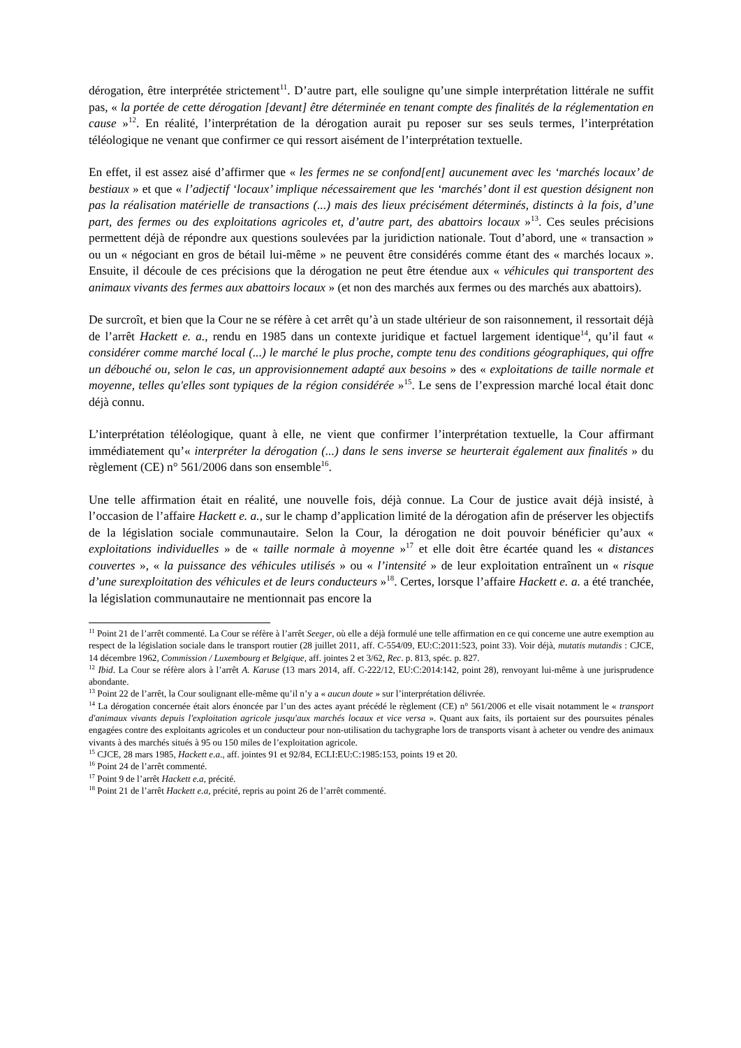dérogation, être interprétée strictement<sup>11</sup>. D’autre part, elle souligne qu’une simple interprétation littérale ne suffit pas, « la portée de cette dérogation [devant] être déterminée en tenant compte des finalités de la réglementation en cause »<sup>12</sup>. En réalité, l’interprétation de la dérogation aurait pu reposer sur ses seuls termes, l’interprétation téléologique ne venant que confirmer ce qui ressort aisément de l’interprétation textuelle.
En effet, il est assez aisé d’affirmer que « les fermes ne se confond[ent] aucunement avec les ‘marchés locaux’ de bestiaux » et que « l’adjectif ‘locaux’ implique nécessairement que les ‘marchés’ dont il est question désignent non pas la réalisation matérielle de transactions (...) mais des lieux précisément déterminés, distincts à la fois, d’une part, des fermes ou des exploitations agricoles et, d’autre part, des abattoirs locaux »<sup>13</sup>. Ces seules précisions permettent déjà de répondre aux questions soulevées par la juridiction nationale. Tout d’abord, une « transaction » ou un « négociant en gros de bétail lui-même » ne peuvent être considérés comme étant des « marchés locaux ». Ensuite, il découle de ces précisions que la dérogation ne peut être étendue aux « véhicules qui transportent des animaux vivants des fermes aux abattoirs locaux » (et non des marchés aux fermes ou des marchés aux abattoirs).
De surcroît, et bien que la Cour ne se réfère à cet arrêt qu’à un stade ultérieur de son raisonnement, il ressortait déjà de l’arrêt Hackett e. a., rendu en 1985 dans un contexte juridique et factuel largement identique<sup>14</sup>, qu’il faut « considérer comme marché local (...) le marché le plus proche, compte tenu des conditions géographiques, qui offre un débouché ou, selon le cas, un approvisionnement adapté aux besoins » des « exploitations de taille normale et moyenne, telles qu'elles sont typiques de la région considérée »<sup>15</sup>. Le sens de l’expression marché local était donc déjà connu.
L’interprétation téléologique, quant à elle, ne vient que confirmer l’interprétation textuelle, la Cour affirmant immédiatement qu’« interpréter la dérogation (...) dans le sens inverse se heurterait également aux finalités » du règlement (CE) n° 561/2006 dans son ensemble<sup>16</sup>.
Une telle affirmation était en réalité, une nouvelle fois, déjà connue. La Cour de justice avait déjà insisté, à l’occasion de l’affaire Hackett e. a., sur le champ d’application limité de la dérogation afin de préserver les objectifs de la législation sociale communautaire. Selon la Cour, la dérogation ne doit pouvoir bénéficier qu’aux « exploitations individuelles » de « taille normale à moyenne »<sup>17</sup> et elle doit être écartée quand les « distances couvertes », « la puissance des véhicules utilisés » ou « l’intensité » de leur exploitation entraînent un « risque d’une surexploitation des véhicules et de leurs conducteurs »<sup>18</sup>. Certes, lorsque l’affaire Hackett e. a. a été tranchée, la législation communautaire ne mentionnait pas encore la
<sup>11</sup> Point 21 de l’arrêt commenté. La Cour se réfère à l’arrêt Seeger, où elle a déjà formulé une telle affirmation en ce qui concerne une autre exemption au respect de la législation sociale dans le transport routier (28 juillet 2011, aff. C-554/09, EU:C:2011:523, point 33). Voir déjà, mutatis mutandis : CJCE, 14 décembre 1962, Commission / Luxembourg et Belgique, aff. jointes 2 et 3/62, Rec. p. 813, spéc. p. 827.
<sup>12</sup> Ibid. La Cour se réfère alors à l’arrêt A. Karuse (13 mars 2014, aff. C-222/12, EU:C:2014:142, point 28), renvoyant lui-même à une jurisprudence abondante.
<sup>13</sup> Point 22 de l’arrêt, la Cour soulignant elle-même qu’il n’y a « aucun doute » sur l’interprétation délivrée.
<sup>14</sup> La dérogation concernée était alors énoncée par l’un des actes ayant précédé le règlement (CE) n° 561/2006 et elle visait notamment le « transport d'animaux vivants depuis l'exploitation agricole jusqu'aux marchés locaux et vice versa ». Quant aux faits, ils portaient sur des poursuites pénales engagées contre des exploitants agricoles et un conducteur pour non-utilisation du tachygraphe lors de transports visant à acheter ou vendre des animaux vivants à des marchés situés à 95 ou 150 miles de l’exploitation agricole.
<sup>15</sup> CJCE, 28 mars 1985, Hackett e.a., aff. jointes 91 et 92/84, ECLI:EU:C:1985:153, points 19 et 20.
<sup>16</sup> Point 24 de l’arrêt commenté.
<sup>17</sup> Point 9 de l’arrêt Hackett e.a, précité.
<sup>18</sup> Point 21 de l’arrêt Hackett e.a, précité, repris au point 26 de l’arrêt commenté.